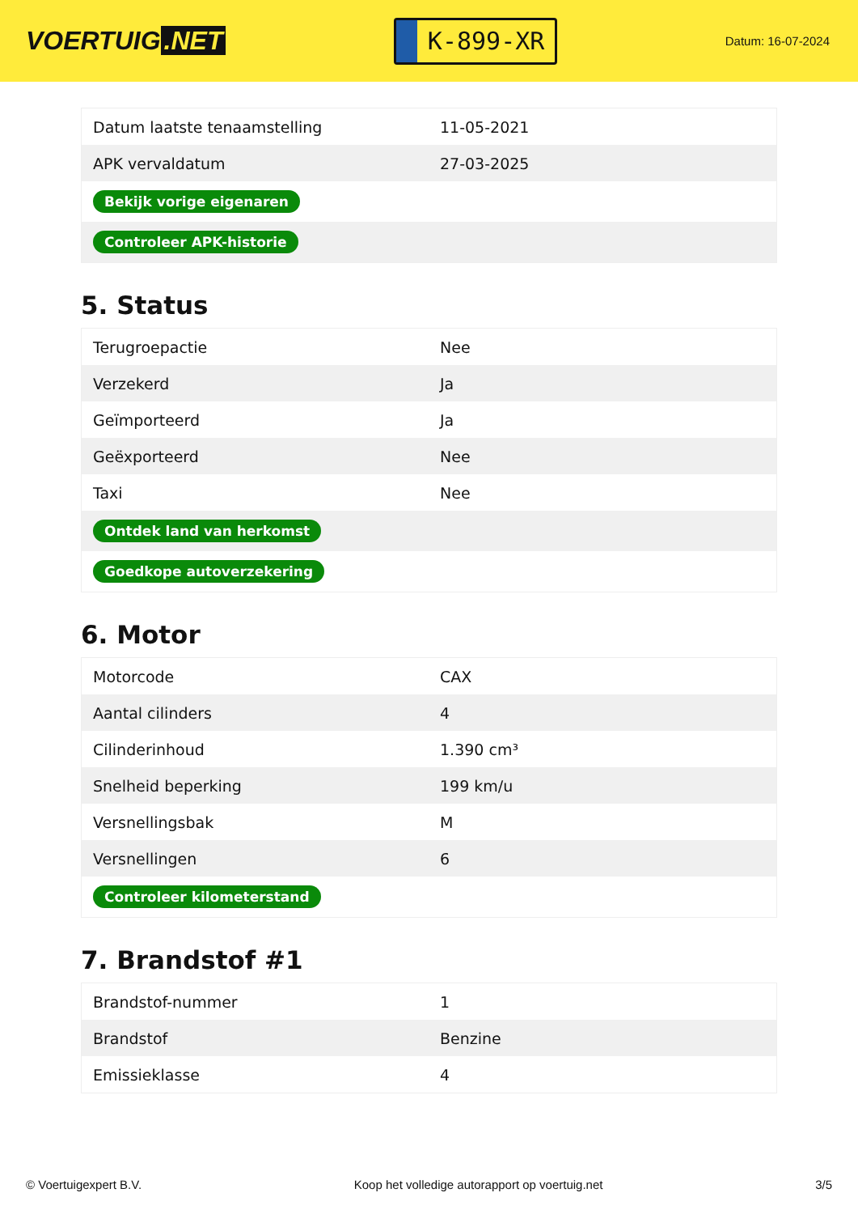VOERTUIG.NET
K-899-XR
Datum: 16-07-2024
| Datum laatste tenaamstelling | 11-05-2021 |
| APK vervaldatum | 27-03-2025 |
| Bekijk vorige eigenaren | |
| Controleer APK-historie | |
5. Status
| Terugroepactie | Nee |
| Verzekerd | Ja |
| Geïmporteerd | Ja |
| Geëxporteerd | Nee |
| Taxi | Nee |
| Ontdek land van herkomst | |
| Goedkope autoverzekering | |
6. Motor
| Motorcode | CAX |
| Aantal cilinders | 4 |
| Cilinderinhoud | 1.390 cm³ |
| Snelheid beperking | 199 km/u |
| Versnellingsbak | M |
| Versnellingen | 6 |
| Controleer kilometerstand | |
7. Brandstof #1
| Brandstof-nummer | 1 |
| Brandstof | Benzine |
| Emissieklasse | 4 |
© Voertuigexpert B.V. Koop het volledige autorapport op voertuig.net 3/5